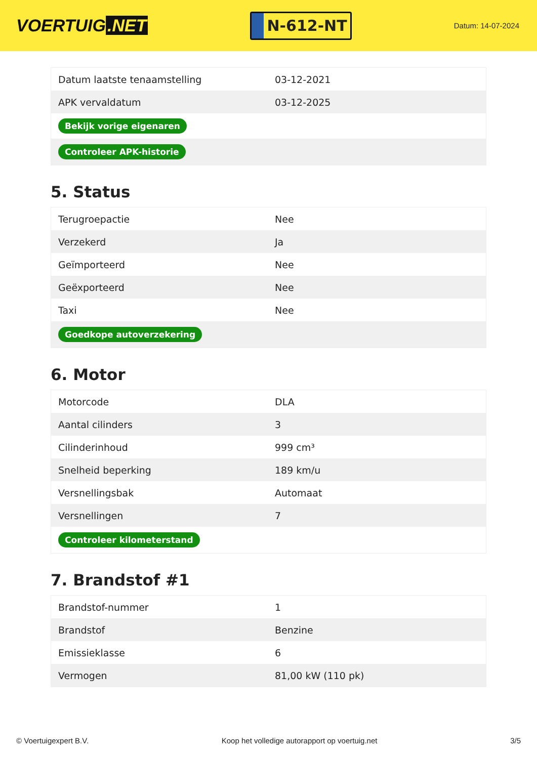VOERTUIG.NET
N-612-NT
Datum: 14-07-2024
| Datum laatste tenaamstelling | 03-12-2021 |
| APK vervaldatum | 03-12-2025 |
| Bekijk vorige eigenaren | |
| Controleer APK-historie | |
5. Status
| Terugroepactie | Nee |
| Verzekerd | Ja |
| Geïmporteerd | Nee |
| Geëxporteerd | Nee |
| Taxi | Nee |
| Goedkope autoverzekering | |
6. Motor
| Motorcode | DLA |
| Aantal cilinders | 3 |
| Cilinderinhoud | 999 cm³ |
| Snelheid beperking | 189 km/u |
| Versnellingsbak | Automaat |
| Versnellingen | 7 |
| Controleer kilometerstand | |
7. Brandstof #1
| Brandstof-nummer | 1 |
| Brandstof | Benzine |
| Emissieklasse | 6 |
| Vermogen | 81,00 kW (110 pk) |
© Voertuigexpert B.V. Koop het volledige autorapport op voertuig.net 3/5